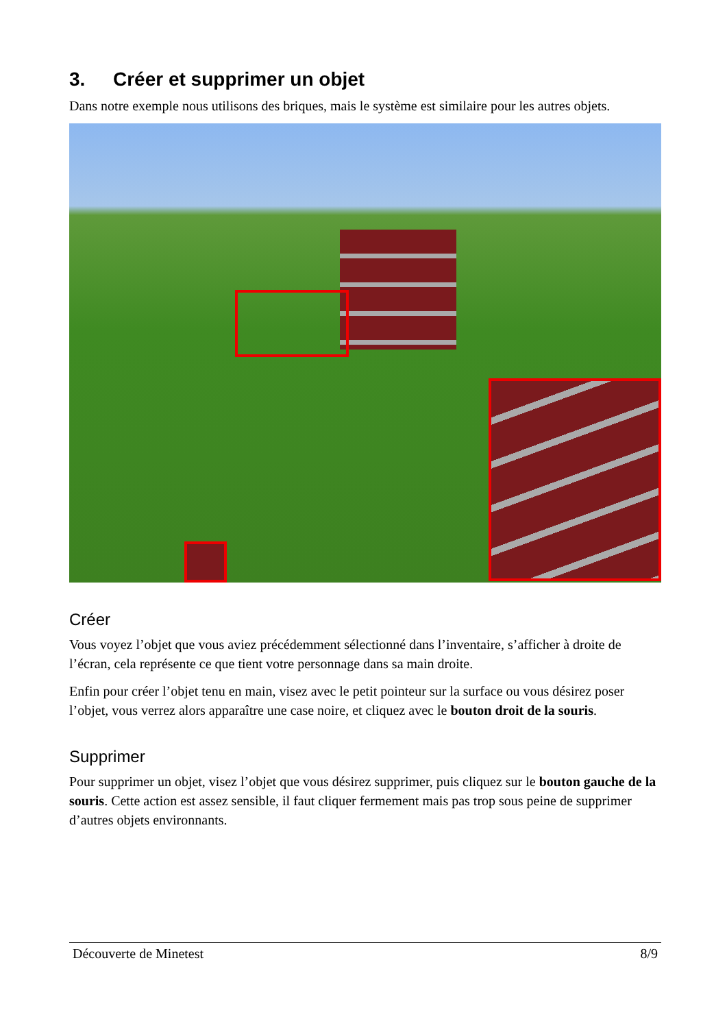3. Créer et supprimer un objet
Dans notre exemple nous utilisons des briques, mais le système est similaire pour les autres objets.
Créer
Vous voyez l’objet que vous aviez précédemment sélectionné dans l’inventaire, s’afficher à droite de l’écran, cela représente ce que tient votre personnage dans sa main droite.
Enfin pour créer l’objet tenu en main, visez avec le petit pointeur sur la surface ou vous désirez poser l’objet, vous verrez alors apparaître une case noire, et cliquez avec le bouton droit de la souris.
Supprimer
Pour supprimer un objet, visez l’objet que vous désirez supprimer, puis cliquez sur le bouton gauche de la souris. Cette action est assez sensible, il faut cliquer fermement mais pas trop sous peine de supprimer d’autres objets environnants.
Découverte de Minetest 8/9